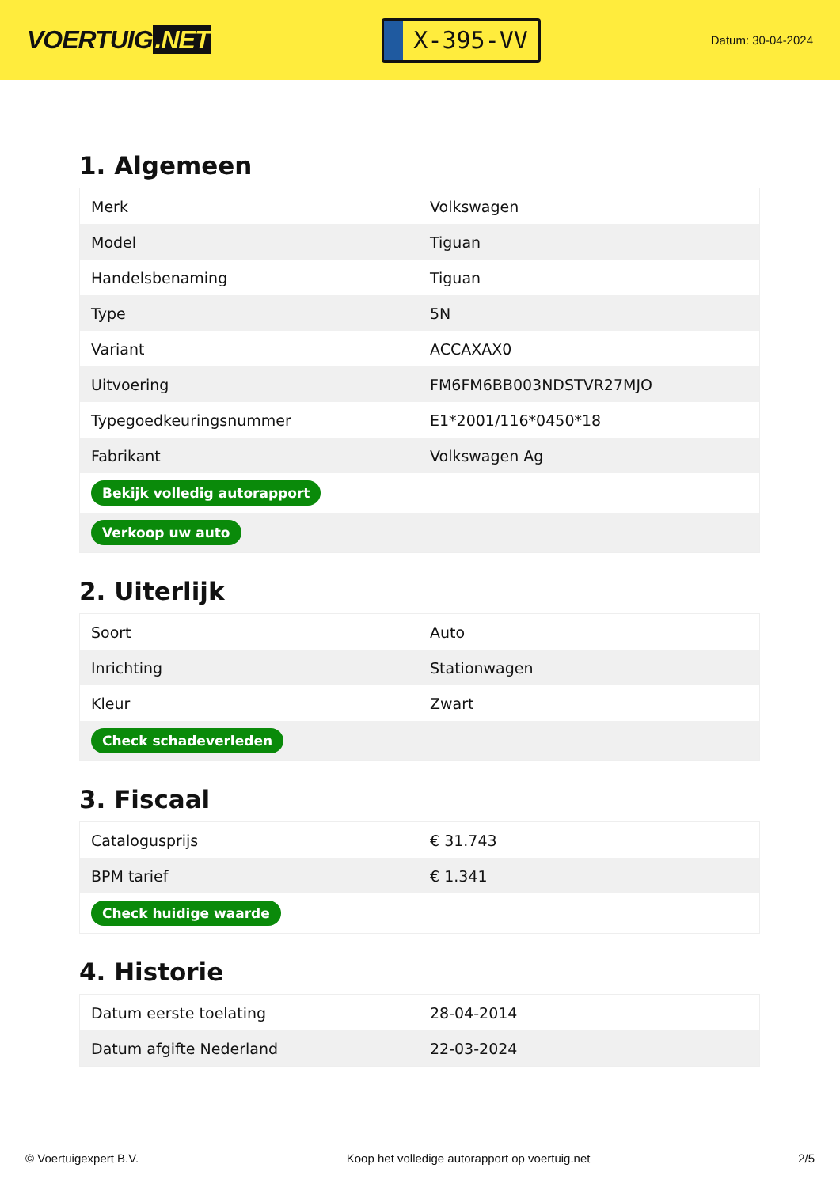VOERTUIG.NET
X-395-VV
Datum: 30-04-2024
1. Algemeen
| Merk | Volkswagen |
| Model | Tiguan |
| Handelsbenaming | Tiguan |
| Type | 5N |
| Variant | ACCAXAX0 |
| Uitvoering | FM6FM6BB003NDSTVR27MJO |
| Typegoedkeuringsnummer | E1*2001/116*0450*18 |
| Fabrikant | Volkswagen Ag |
| Bekijk volledig autorapport | |
| Verkoop uw auto | |
2. Uiterlijk
| Soort | Auto |
| Inrichting | Stationwagen |
| Kleur | Zwart |
| Check schadeverleden | |
3. Fiscaal
| Catalogusprijs | € 31.743 |
| BPM tarief | € 1.341 |
| Check huidige waarde | |
4. Historie
| Datum eerste toelating | 28-04-2014 |
| Datum afgifte Nederland | 22-03-2024 |
© Voertuigexpert B.V. Koop het volledige autorapport op voertuig.net 2/5